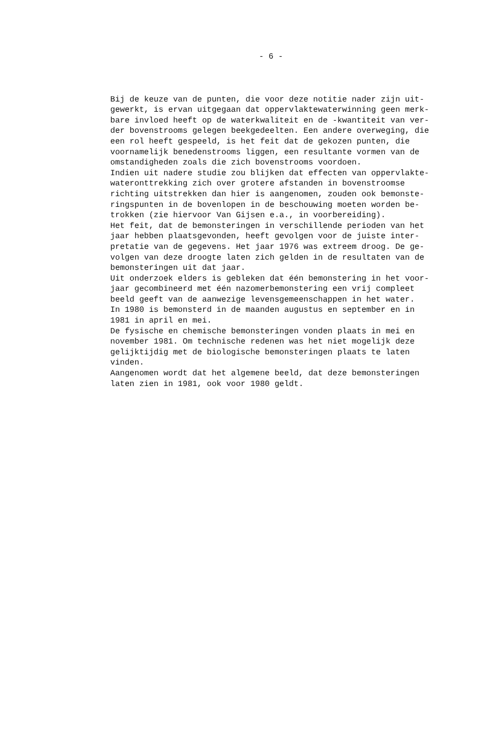- 6 -
Bij de keuze van de punten, die voor deze notitie nader zijn uit-
gewerkt, is ervan uitgegaan dat oppervlaktewaterwinning geen merk-
bare invloed heeft op de waterkwaliteit en de -kwantiteit van ver-
der bovenstrooms gelegen beekgedeelten. Een andere overweging, die
een rol heeft gespeeld, is het feit dat de gekozen punten, die
voornamelijk benedenstrooms liggen, een resultante vormen van de
omstandigheden zoals die zich bovenstrooms voordoen.
Indien uit nadere studie zou blijken dat effecten van oppervlakte-
wateronttrekking zich over grotere afstanden in bovenstroomse
richting uitstrekken dan hier is aangenomen, zouden ook bemonste-
ringspunten in de bovenlopen in de beschouwing moeten worden be-
trokken (zie hiervoor Van Gijsen e.a., in voorbereiding).
Het feit, dat de bemonsteringen in verschillende perioden van het
jaar hebben plaatsgevonden, heeft gevolgen voor de juiste inter-
pretatie van de gegevens. Het jaar 1976 was extreem droog. De ge-
volgen van deze droogte laten zich gelden in de resultaten van de
bemonsteringen uit dat jaar.
Uit onderzoek elders is gebleken dat één bemonstering in het voor-
jaar gecombineerd met één nazomerbemonstering een vrij compleet
beeld geeft van de aanwezige levensgemeenschappen in het water.
In 1980 is bemonsterd in de maanden augustus en september en in
1981 in april en mei.
De fysische en chemische bemonsteringen vonden plaats in mei en
november 1981. Om technische redenen was het niet mogelijk deze
gelijktijdig met de biologische bemonsteringen plaats te laten
vinden.
Aangenomen wordt dat het algemene beeld, dat deze bemonsteringen
laten zien in 1981, ook voor 1980 geldt.